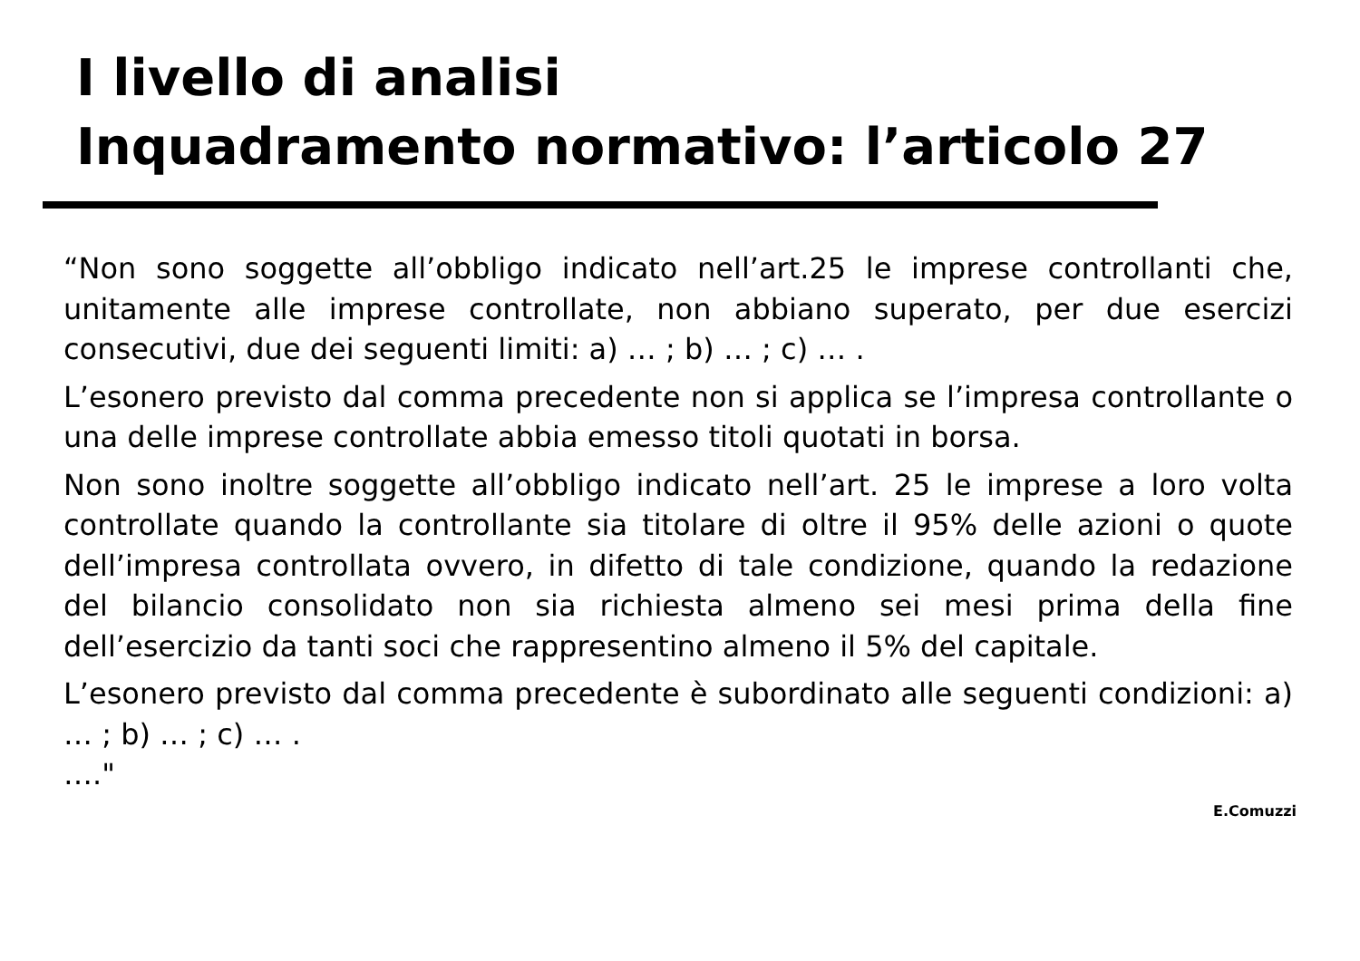I livello di analisi
Inquadramento normativo: l’articolo 27
“Non sono soggette all’obbligo indicato nell’art.25 le imprese controllanti che, unitamente alle imprese controllate, non abbiano superato, per due esercizi consecutivi, due dei seguenti limiti: a) … ; b) … ; c) … .
L’esonero previsto dal comma precedente non si applica se l’impresa controllante o una delle imprese controllate abbia emesso titoli quotati in borsa.
Non sono inoltre soggette all’obbligo indicato nell’art. 25 le imprese a loro volta controllate quando la controllante sia titolare di oltre il 95% delle azioni o quote dell’impresa controllata ovvero, in difetto di tale condizione, quando la redazione del bilancio consolidato non sia richiesta almeno sei mesi prima della fine dell’esercizio da tanti soci che rappresentino almeno il 5% del capitale.
L’esonero previsto dal comma precedente è subordinato alle seguenti condizioni: a) … ; b) … ; c) … .
…."
E.Comuzzi